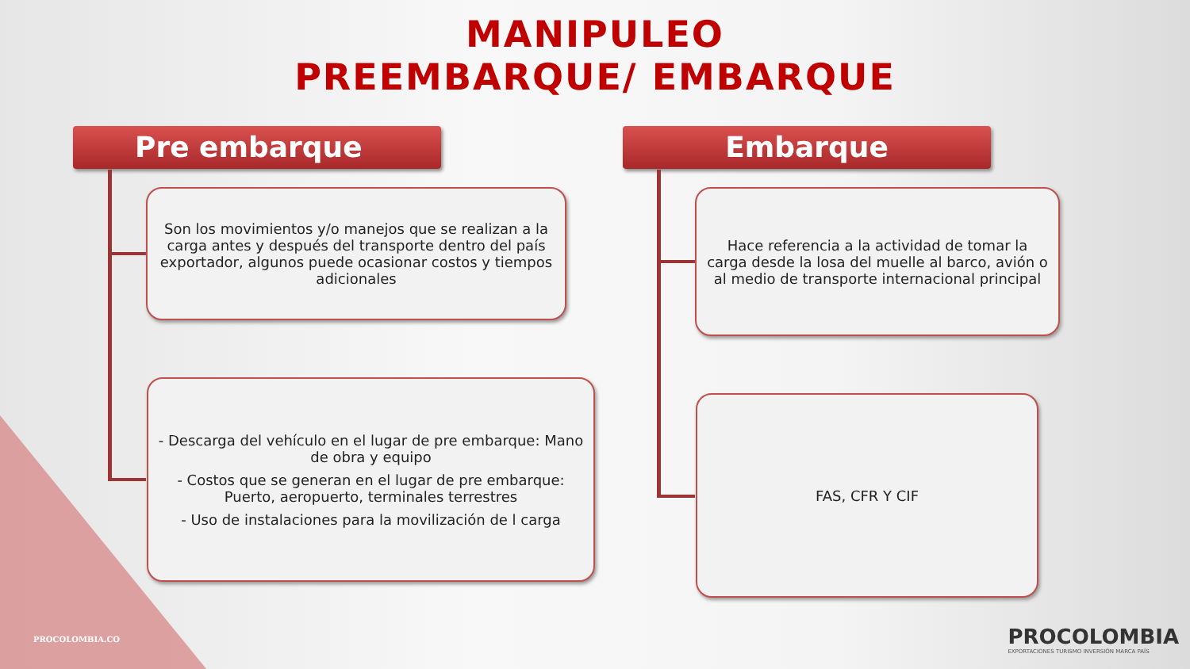MANIPULEO
PREEMBARQUE/ EMBARQUE
Pre embarque Embarque
Son los movimientos y/o manejos que se realizan a la carga antes y después del transporte dentro del país exportador, algunos puede ocasionar costos y tiempos adicionales
- Descarga del vehículo en el lugar de pre embarque: Mano de obra y equipo
- Costos que se generan en el lugar de pre embarque: Puerto, aeropuerto, terminales terrestres
- Uso de instalaciones para la movilización de l carga
Hace referencia a la actividad de tomar la carga desde la losa del muelle al barco, avión o al medio de transporte internacional principal
FAS, CFR Y CIF
PROCOLOMBIA.CO
PROCOLOMBIA
EXPORTACIONES TURISMO INVERSIÓN MARCA PAÍS